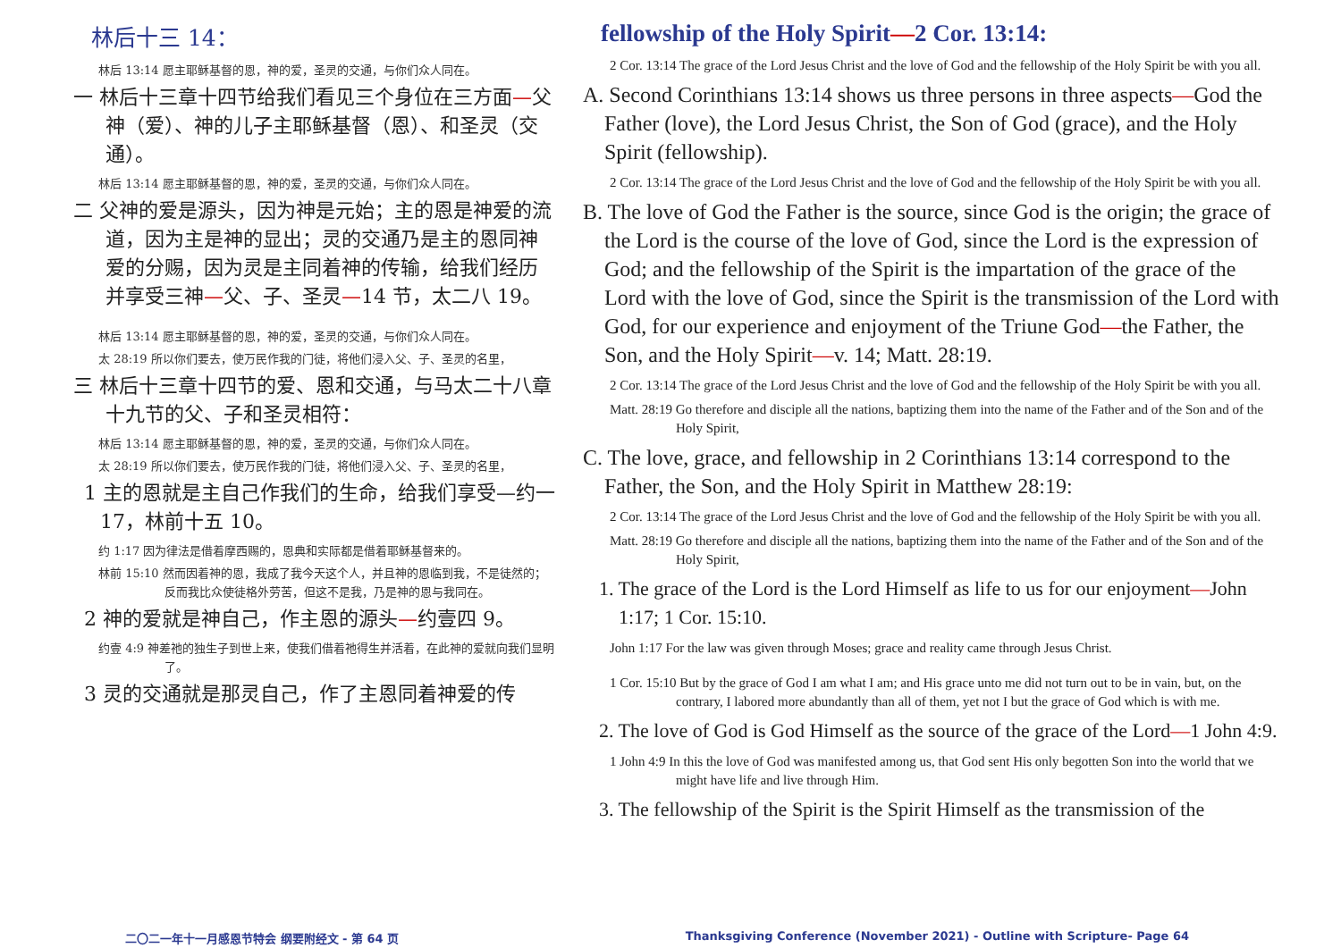林后十三 14：
林后 13:14 愿主耶稣基督的恩，神的爱，圣灵的交通，与你们众人同在。
一 林后十三章十四节给我们看见三个身位在三方面—父神（爱）、神的儿子主耶稣基督（恩）、和圣灵（交通）。
林后 13:14 愿主耶稣基督的恩，神的爱，圣灵的交通，与你们众人同在。
二 父神的爱是源头，因为神是元始；主的恩是神爱的流道，因为主是神的显出；灵的交通乃是主的恩同神爱的分赐，因为灵是主同着神的传输，给我们经历并享受三神—父、子、圣灵—14 节，太二八 19。
林后 13:14 愿主耶稣基督的恩，神的爱，圣灵的交通，与你们众人同在。
太 28:19 所以你们要去，使万民作我的门徒，将他们浸入父、子、圣灵的名里，
三 林后十三章十四节的爱、恩和交通，与马太二十八章十九节的父、子和圣灵相符：
林后 13:14 愿主耶稣基督的恩，神的爱，圣灵的交通，与你们众人同在。
太 28:19 所以你们要去，使万民作我的门徒，将他们浸入父、子、圣灵的名里，
1 主的恩就是主自己作我们的生命，给我们享受—约一 17，林前十五 10。
约 1:17 因为律法是借着摩西赐的，恩典和实际都是借着耶稣基督来的。
林前 15:10 然而因着神的恩，我成了我今天这个人，并且神的恩临到我，不是徒然的；反而我比众使徒格外劳苦，但这不是我，乃是神的恩与我同在。
2 神的爱就是神自己，作主恩的源头—约壹四 9。
约壹 4:9 神差祂的独生子到世上来，使我们借着祂得生并活着，在此神的爱就向我们显明了。
3 灵的交通就是那灵自己，作了主恩同着神爱的传
fellowship of the Holy Spirit—2 Cor. 13:14:
2 Cor. 13:14 The grace of the Lord Jesus Christ and the love of God and the fellowship of the Holy Spirit be with you all.
A. Second Corinthians 13:14 shows us three persons in three aspects—God the Father (love), the Lord Jesus Christ, the Son of God (grace), and the Holy Spirit (fellowship).
2 Cor. 13:14 The grace of the Lord Jesus Christ and the love of God and the fellowship of the Holy Spirit be with you all.
B. The love of God the Father is the source, since God is the origin; the grace of the Lord is the course of the love of God, since the Lord is the expression of God; and the fellowship of the Spirit is the impartation of the grace of the Lord with the love of God, since the Spirit is the transmission of the Lord with God, for our experience and enjoyment of the Triune God—the Father, the Son, and the Holy Spirit—v. 14; Matt. 28:19.
2 Cor. 13:14 The grace of the Lord Jesus Christ and the love of God and the fellowship of the Holy Spirit be with you all.
Matt. 28:19 Go therefore and disciple all the nations, baptizing them into the name of the Father and of the Son and of the Holy Spirit,
C. The love, grace, and fellowship in 2 Corinthians 13:14 correspond to the Father, the Son, and the Holy Spirit in Matthew 28:19:
2 Cor. 13:14 The grace of the Lord Jesus Christ and the love of God and the fellowship of the Holy Spirit be with you all.
Matt. 28:19 Go therefore and disciple all the nations, baptizing them into the name of the Father and of the Son and of the Holy Spirit,
1. The grace of the Lord is the Lord Himself as life to us for our enjoyment—John 1:17; 1 Cor. 15:10.
John 1:17 For the law was given through Moses; grace and reality came through Jesus Christ.
1 Cor. 15:10 But by the grace of God I am what I am; and His grace unto me did not turn out to be in vain, but, on the contrary, I labored more abundantly than all of them, yet not I but the grace of God which is with me.
2. The love of God is God Himself as the source of the grace of the Lord—1 John 4:9.
1 John 4:9 In this the love of God was manifested among us, that God sent His only begotten Son into the world that we might have life and live through Him.
3. The fellowship of the Spirit is the Spirit Himself as the transmission of the
二〇二一年十一月感恩节特会 纲要附经文 - 第 64 页 Thanksgiving Conference (November 2021) - Outline with Scripture- Page 64